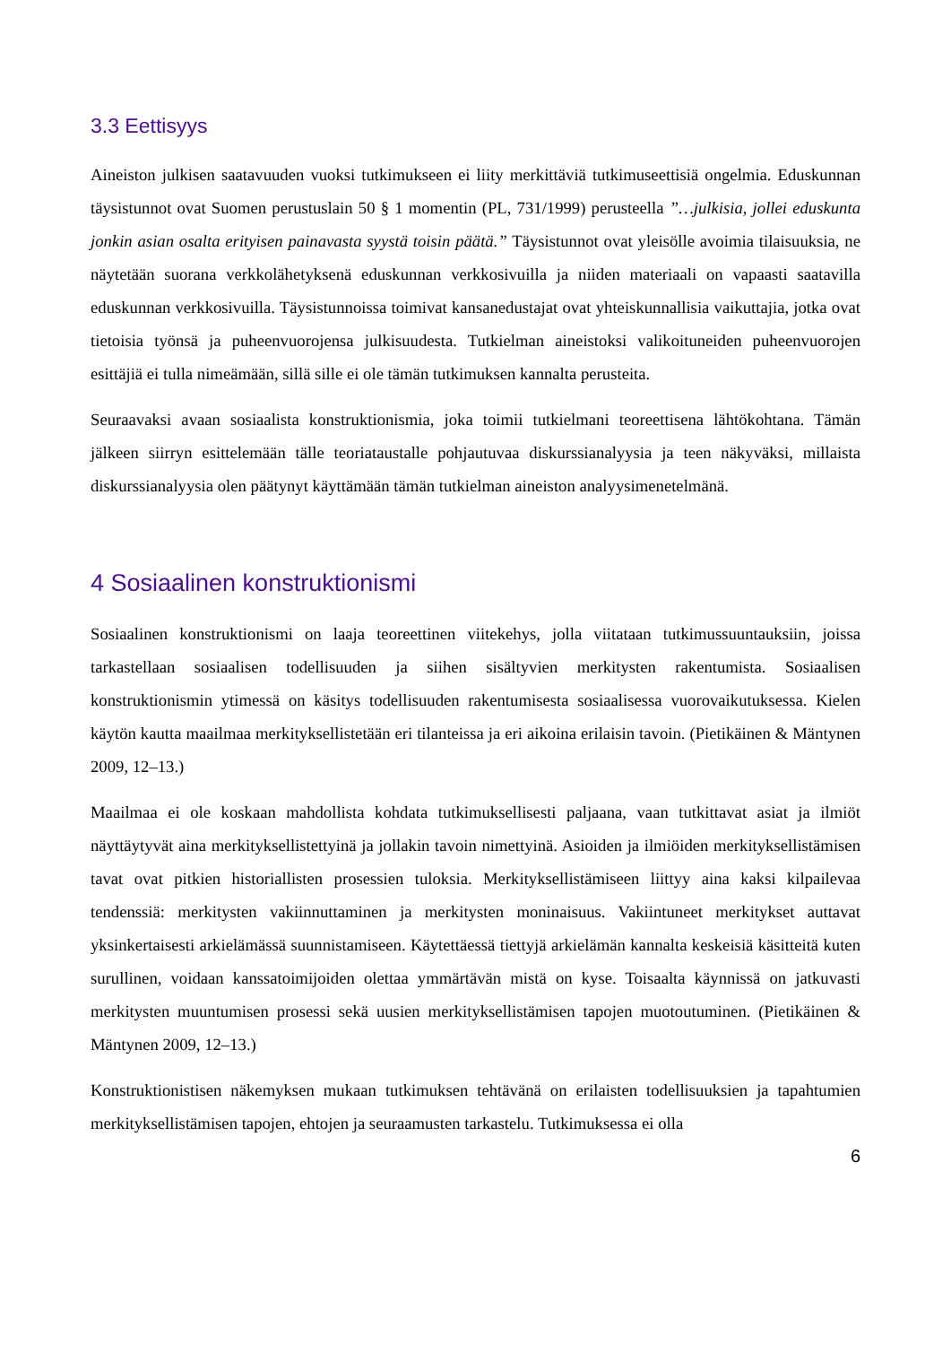3.3 Eettisyys
Aineiston julkisen saatavuuden vuoksi tutkimukseen ei liity merkittäviä tutkimuseettisiä ongelmia. Eduskunnan täysistunnot ovat Suomen perustuslain 50 § 1 momentin (PL, 731/1999) perusteella ”…julkisia, jollei eduskunta jonkin asian osalta erityisen painavasta syystä toisin päätä.” Täysistunnot ovat yleisölle avoimia tilaisuuksia, ne näytetään suorana verkkolähetyksenä eduskunnan verkkosivuilla ja niiden materiaali on vapaasti saatavilla eduskunnan verkkosivuilla. Täysistunnoissa toimivat kansanedustajat ovat yhteiskunnallisia vaikuttajia, jotka ovat tietoisia työnsä ja puheenvuorojensa julkisuudesta. Tutkielman aineistoksi valikoituneiden puheenvuorojen esittäjiä ei tulla nimeämään, sillä sille ei ole tämän tutkimuksen kannalta perusteita.
Seuraavaksi avaan sosiaalista konstruktionismia, joka toimii tutkielmani teoreettisena lähtökohtana. Tämän jälkeen siirryn esittelemään tälle teoriataustalle pohjautuvaa diskurssianalyysia ja teen näkyväksi, millaista diskurssianalyysia olen päätynyt käyttämään tämän tutkielman aineiston analyysimenetelmänä.
4 Sosiaalinen konstruktionismi
Sosiaalinen konstruktionismi on laaja teoreettinen viitekehys, jolla viitataan tutkimussuuntauksiin, joissa tarkastellaan sosiaalisen todellisuuden ja siihen sisältyvien merkitysten rakentumista. Sosiaalisen konstruktionismin ytimessä on käsitys todellisuuden rakentumisesta sosiaalisessa vuorovaikutuksessa. Kielen käytön kautta maailmaa merkityksellistetään eri tilanteissa ja eri aikoina erilaisin tavoin. (Pietikäinen & Mäntynen 2009, 12–13.)
Maailmaa ei ole koskaan mahdollista kohdata tutkimuksellisesti paljaana, vaan tutkittavat asiat ja ilmiöt näyttäytyvät aina merkityksellistettyinä ja jollakin tavoin nimettyinä. Asioiden ja ilmiöiden merkityksellistämisen tavat ovat pitkien historiallisten prosessien tuloksia. Merkityksellistämiseen liittyy aina kaksi kilpailevaa tendenssiä: merkitysten vakiinnuttaminen ja merkitysten moninaisuus. Vakiintuneet merkitykset auttavat yksinkertaisesti arkielämässä suunnistamiseen. Käytettäessä tiettyjä arkielämän kannalta keskeisiä käsitteitä kuten surullinen, voidaan kanssatoimijoiden olettaa ymmärtävän mistä on kyse. Toisaalta käynnissä on jatkuvasti merkitysten muuntumisen prosessi sekä uusien merkityksellistämisen tapojen muotoutuminen. (Pietikäinen & Mäntynen 2009, 12–13.)
Konstruktionistisen näkemyksen mukaan tutkimuksen tehtävänä on erilaisten todellisuuksien ja tapahtumien merkityksellistämisen tapojen, ehtojen ja seuraamusten tarkastelu. Tutkimuksessa ei olla
6